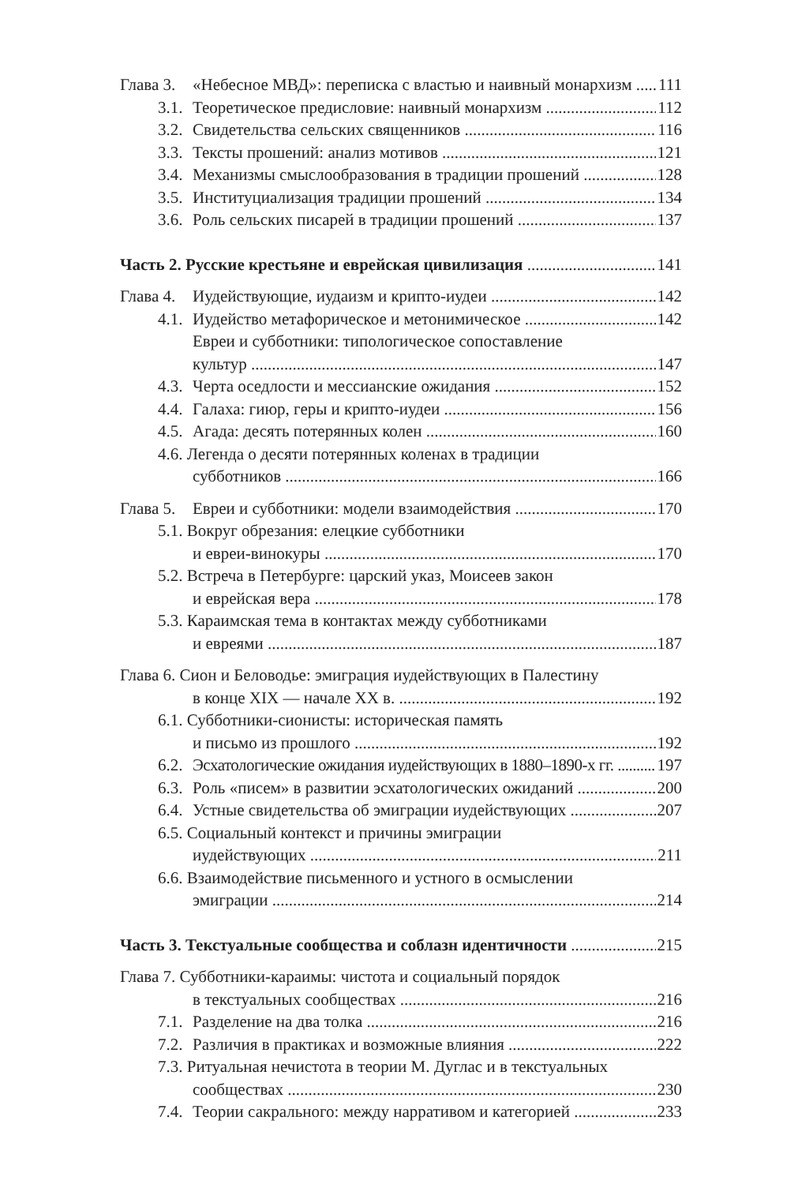Глава 3. «Небесное МВД»: переписка с властью и наивный монархизм 111
3.1. Теоретическое предисловие: наивный монархизм 112
3.2. Свидетельства сельских священников 116
3.3. Тексты прошений: анализ мотивов 121
3.4. Механизмы смыслообразования в традиции прошений 128
3.5. Институциализация традиции прошений 134
3.6. Роль сельских писарей в традиции прошений 137
Часть 2. Русские крестьяне и еврейская цивилизация 141
Глава 4. Иудействующие, иудаизм и крипто-иудеи 142
4.1. Иудейство метафорическое и метонимическое 142
Евреи и субботники: типологическое сопоставление
культур 147
4.3. Черта оседлости и мессианские ожидания 152
4.4. Галаха: гиюр, геры и крипто-иудеи 156
4.5. Агада: десять потерянных колен 160
4.6. Легенда о десяти потерянных коленах в традиции
субботников 166
Глава 5. Евреи и субботники: модели взаимодействия 170
5.1. Вокруг обрезания: елецкие субботники
и евреи-винокуры 170
5.2. Встреча в Петербурге: царский указ, Моисеев закон
и еврейская вера 178
5.3. Караимская тема в контактах между субботниками
и евреями 187
Глава 6. Сион и Беловодье: эмиграция иудействующих в Палестину
в конце XIX — начале XX в. 192
6.1. Субботники-сионисты: историческая память
и письмо из прошлого 192
6.2. Эсхатологические ожидания иудействующих в 1880–1890-х гг. 197
6.3. Роль «писем» в развитии эсхатологических ожиданий 200
6.4. Устные свидетельства об эмиграции иудействующих 207
6.5. Социальный контекст и причины эмиграции
иудействующих 211
6.6. Взаимодействие письменного и устного в осмыслении
эмиграции 214
Часть 3. Текстуальные сообщества и соблазн идентичности 215
Глава 7. Субботники-караимы: чистота и социальный порядок
в текстуальных сообществах 216
7.1. Разделение на два толка 216
7.2. Различия в практиках и возможные влияния 222
7.3. Ритуальная нечистота в теории М. Дуглас и в текстуальных
сообществах 230
7.4. Теории сакрального: между нарративом и категорией 233